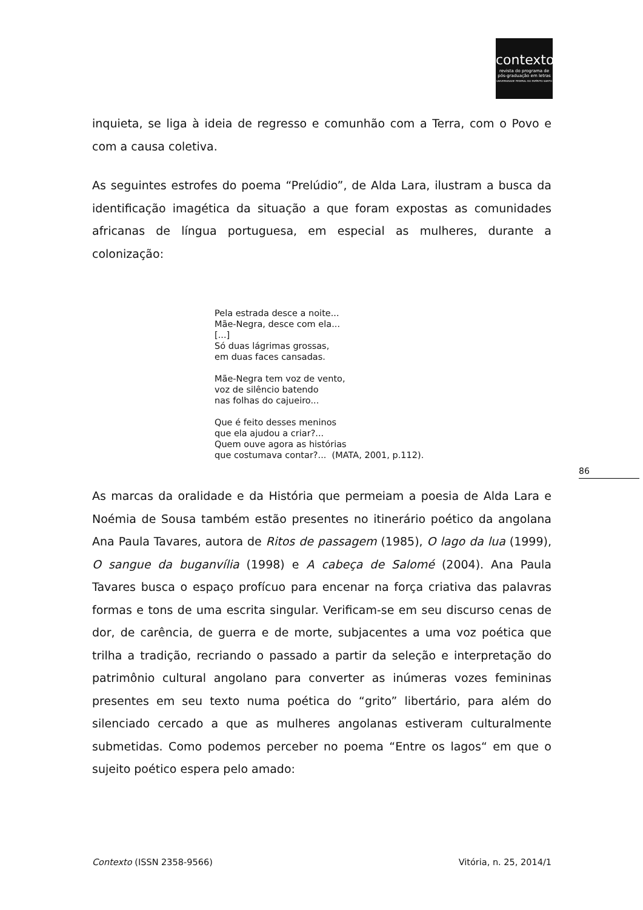contexto
revista do programa de
pós-graduação em letras
UNIVERSIDADE FEDERAL DO ESPÍRITO SANTO
inquieta, se liga à ideia de regresso e comunhão com a Terra, com o Povo e com a causa coletiva.
As seguintes estrofes do poema “Prelúdio”, de Alda Lara, ilustram a busca da identificação imagética da situação a que foram expostas as comunidades africanas de língua portuguesa, em especial as mulheres, durante a colonização:
Pela estrada desce a noite...
Mãe-Negra, desce com ela...
[...]
Só duas lágrimas grossas,
em duas faces cansadas.
Mãe-Negra tem voz de vento,
voz de silêncio batendo
nas folhas do cajueiro...
Que é feito desses meninos
que ela ajudou a criar?...
Quem ouve agora as histórias
que costumava contar?... (MATA, 2001, p.112).
As marcas da oralidade e da História que permeiam a poesia de Alda Lara e Noémia de Sousa também estão presentes no itinerário poético da angolana Ana Paula Tavares, autora de Ritos de passagem (1985), O lago da lua (1999), O sangue da buganvília (1998) e A cabeça de Salomé (2004). Ana Paula Tavares busca o espaço profícuo para encenar na força criativa das palavras formas e tons de uma escrita singular. Verificam-se em seu discurso cenas de dor, de carência, de guerra e de morte, subjacentes a uma voz poética que trilha a tradição, recriando o passado a partir da seleção e interpretação do patrimônio cultural angolano para converter as inúmeras vozes femininas presentes em seu texto numa poética do “grito” libertário, para além do silenciado cercado a que as mulheres angolanas estiveram culturalmente submetidas. Como podemos perceber no poema “Entre os lagos“ em que o sujeito poético espera pelo amado:
86
Contexto (ISSN 2358-9566) Vitória, n. 25, 2014/1